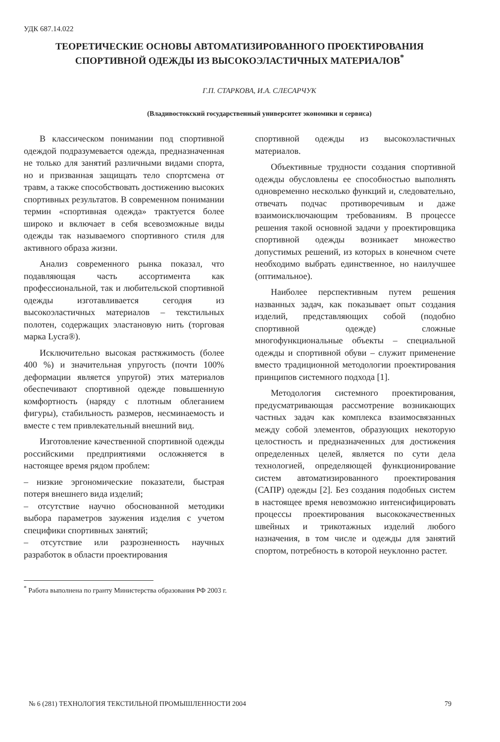УДК 687.14.022
ТЕОРЕТИЧЕСКИЕ ОСНОВЫ АВТОМАТИЗИРОВАННОГО ПРОЕКТИРОВАНИЯ СПОРТИВНОЙ ОДЕЖДЫ ИЗ ВЫСОКОЭЛАСТИЧНЫХ МАТЕРИАЛОВ<sup>*</sup>
Г.П. СТАРКОВА, И.А. СЛЕСАРЧУК
(Владивостокский государственный университет экономики и сервиса)
В классическом понимании под спортивной одеждой подразумевается одежда, предназначенная не только для занятий различными видами спорта, но и призванная защищать тело спортсмена от травм, а также способствовать достижению высоких спортивных результатов. В современном понимании термин «спортивная одежда» трактуется более широко и включает в себя всевозможные виды одежды так называемого спортивного стиля для активного образа жизни.
Анализ современного рынка показал, что подавляющая часть ассортимента как профессиональной, так и любительской спортивной одежды изготавливается сегодня из высокоэластичных материалов – текстильных полотен, содержащих эластановую нить (торговая марка Lycra®).
Исключительно высокая растяжимость (более 400 %) и значительная упругость (почти 100% деформации является упругой) этих материалов обеспечивают спортивной одежде повышенную комфортность (наряду с плотным облеганием фигуры), стабильность размеров, несминаемость и вместе с тем привлекательный внешний вид.
Изготовление качественной спортивной одежды российскими предприятиями осложняется в настоящее время рядом проблем:
– низкие эргономические показатели, быстрая потеря внешнего вида изделий;
– отсутствие научно обоснованной методики выбора параметров заужения изделия с учетом специфики спортивных занятий;
– отсутствие или разрозненность научных разработок в области проектирования
спортивной одежды из высокоэластичных материалов.
Объективные трудности создания спортивной одежды обусловлены ее способностью выполнять одновременно несколько функций и, следовательно, отвечать подчас противоречивым и даже взаимоисключающим требованиям. В процессе решения такой основной задачи у проектировщика спортивной одежды возникает множество допустимых решений, из которых в конечном счете необходимо выбрать единственное, но наилучшее (оптимальное).
Наиболее перспективным путем решения названных задач, как показывает опыт создания изделий, представляющих собой (подобно спортивной одежде) сложные многофункциональные объекты – специальной одежды и спортивной обуви – служит применение вместо традиционной методологии проектирования принципов системного подхода [1].
Методология системного проектирования, предусматривающая рассмотрение возникающих частных задач как комплекса взаимосвязанных между собой элементов, образующих некоторую целостность и предназначенных для достижения определенных целей, является по сути дела технологией, определяющей функционирование систем автоматизированного проектирования (САПР) одежды [2]. Без создания подобных систем в настоящее время невозможно интенсифицировать процессы проектирования высококачественных швейных и трикотажных изделий любого назначения, в том числе и одежды для занятий спортом, потребность в которой неуклонно растет.
<sup>*</sup> Работа выполнена по гранту Министерства образования РФ 2003 г.
№ 6 (281) ТЕХНОЛОГИЯ ТЕКСТИЛЬНОЙ ПРОМЫШЛЕННОСТИ 2004 79